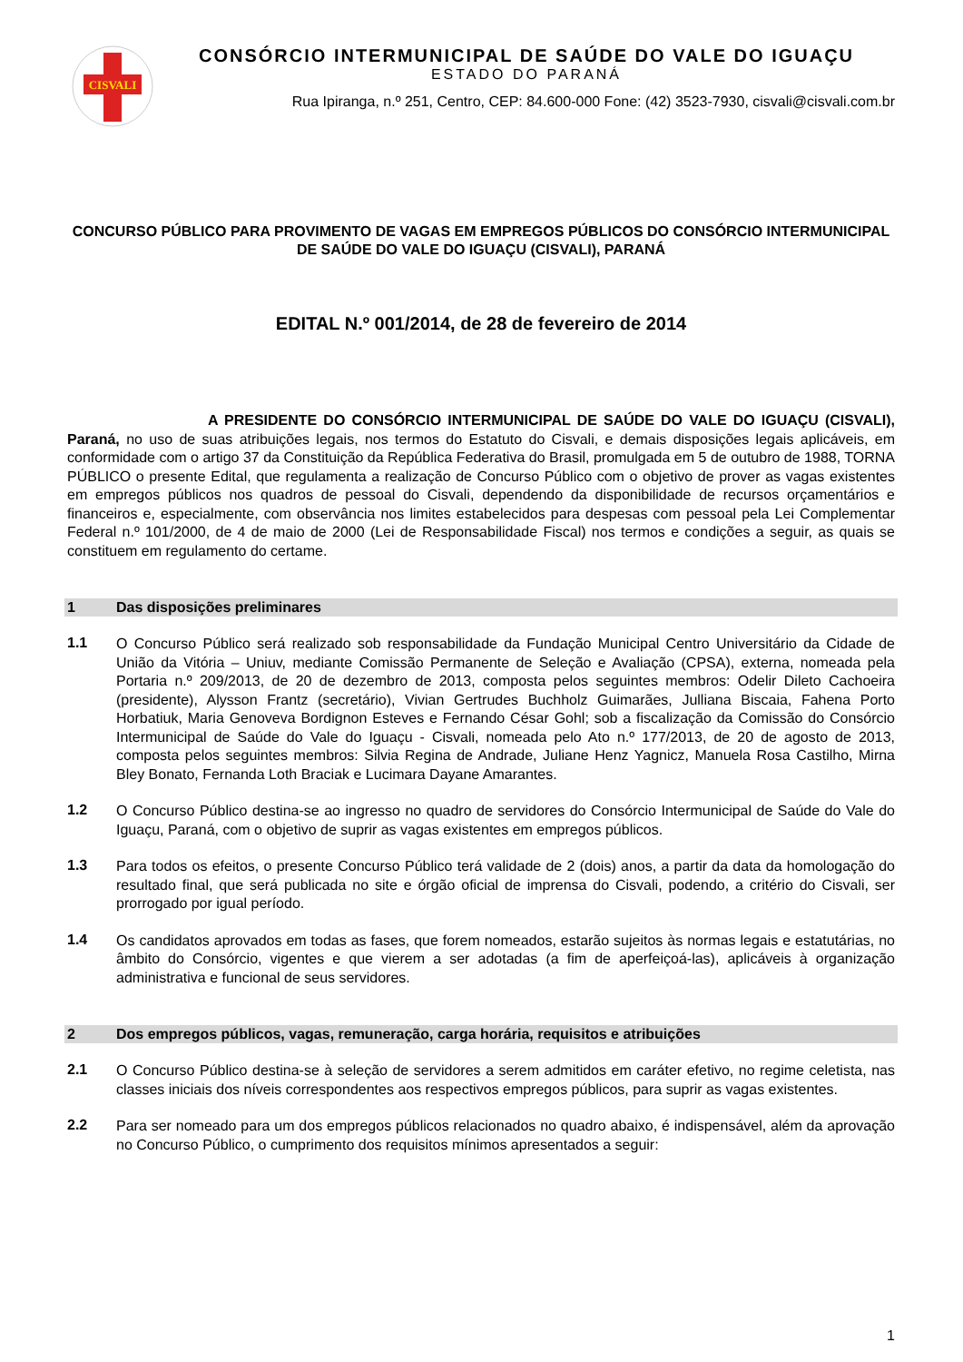CISVALI
CONSÓRCIO INTERMUNICIPAL DE SAÚDE DO VALE DO IGUAÇU
ESTADO DO PARANÁ
Rua Ipiranga, n.º 251, Centro, CEP: 84.600-000 Fone: (42) 3523-7930, cisvali@cisvali.com.br
CONCURSO PÚBLICO PARA PROVIMENTO DE VAGAS EM EMPREGOS PÚBLICOS DO CONSÓRCIO INTERMUNICIPAL DE SAÚDE DO VALE DO IGUAÇU (CISVALI), PARANÁ
EDITAL N.º 001/2014, de 28 de fevereiro de 2014
A PRESIDENTE DO CONSÓRCIO INTERMUNICIPAL DE SAÚDE DO VALE DO IGUAÇU (CISVALI), Paraná, no uso de suas atribuições legais, nos termos do Estatuto do Cisvali, e demais disposições legais aplicáveis, em conformidade com o artigo 37 da Constituição da República Federativa do Brasil, promulgada em 5 de outubro de 1988, TORNA PÚBLICO o presente Edital, que regulamenta a realização de Concurso Público com o objetivo de prover as vagas existentes em empregos públicos nos quadros de pessoal do Cisvali, dependendo da disponibilidade de recursos orçamentários e financeiros e, especialmente, com observância nos limites estabelecidos para despesas com pessoal pela Lei Complementar Federal n.º 101/2000, de 4 de maio de 2000 (Lei de Responsabilidade Fiscal) nos termos e condições a seguir, as quais se constituem em regulamento do certame.
1 Das disposições preliminares
1.1
O Concurso Público será realizado sob responsabilidade da Fundação Municipal Centro Universitário da Cidade de União da Vitória – Uniuv, mediante Comissão Permanente de Seleção e Avaliação (CPSA), externa, nomeada pela Portaria n.º 209/2013, de 20 de dezembro de 2013, composta pelos seguintes membros: Odelir Dileto Cachoeira (presidente), Alysson Frantz (secretário), Vivian Gertrudes Buchholz Guimarães, Julliana Biscaia, Fahena Porto Horbatiuk, Maria Genoveva Bordignon Esteves e Fernando César Gohl; sob a fiscalização da Comissão do Consórcio Intermunicipal de Saúde do Vale do Iguaçu - Cisvali, nomeada pelo Ato n.º 177/2013, de 20 de agosto de 2013, composta pelos seguintes membros: Silvia Regina de Andrade, Juliane Henz Yagnicz, Manuela Rosa Castilho, Mirna Bley Bonato, Fernanda Loth Braciak e Lucimara Dayane Amarantes.
1.2
O Concurso Público destina-se ao ingresso no quadro de servidores do Consórcio Intermunicipal de Saúde do Vale do Iguaçu, Paraná, com o objetivo de suprir as vagas existentes em empregos públicos.
1.3
Para todos os efeitos, o presente Concurso Público terá validade de 2 (dois) anos, a partir da data da homologação do resultado final, que será publicada no site e órgão oficial de imprensa do Cisvali, podendo, a critério do Cisvali, ser prorrogado por igual período.
1.4
Os candidatos aprovados em todas as fases, que forem nomeados, estarão sujeitos às normas legais e estatutárias, no âmbito do Consórcio, vigentes e que vierem a ser adotadas (a fim de aperfeiçoá-las), aplicáveis à organização administrativa e funcional de seus servidores.
2 Dos empregos públicos, vagas, remuneração, carga horária, requisitos e atribuições
2.1
O Concurso Público destina-se à seleção de servidores a serem admitidos em caráter efetivo, no regime celetista, nas classes iniciais dos níveis correspondentes aos respectivos empregos públicos, para suprir as vagas existentes.
2.2
Para ser nomeado para um dos empregos públicos relacionados no quadro abaixo, é indispensável, além da aprovação no Concurso Público, o cumprimento dos requisitos mínimos apresentados a seguir:
1